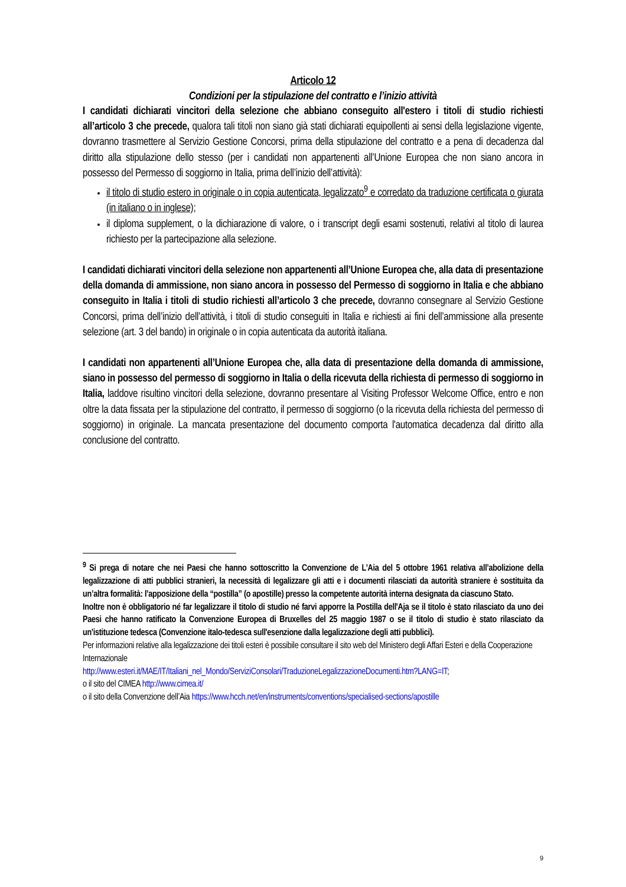Articolo 12
Condizioni per la stipulazione del contratto e l’inizio attività
I candidati dichiarati vincitori della selezione che abbiano conseguito all'estero i titoli di studio richiesti all’articolo 3 che precede, qualora tali titoli non siano già stati dichiarati equipollenti ai sensi della legislazione vigente, dovranno trasmettere al Servizio Gestione Concorsi, prima della stipulazione del contratto e a pena di decadenza dal diritto alla stipulazione dello stesso (per i candidati non appartenenti all’Unione Europea che non siano ancora in possesso del Permesso di soggiorno in Italia, prima dell’inizio dell’attività):
il titolo di studio estero in originale o in copia autenticata, legalizzato<sup>9</sup> e corredato da traduzione certificata o giurata (in italiano o in inglese);
il diploma supplement, o la dichiarazione di valore, o i transcript degli esami sostenuti, relativi al titolo di laurea richiesto per la partecipazione alla selezione.
I candidati dichiarati vincitori della selezione non appartenenti all’Unione Europea che, alla data di presentazione della domanda di ammissione, non siano ancora in possesso del Permesso di soggiorno in Italia e che abbiano conseguito in Italia i titoli di studio richiesti all’articolo 3 che precede, dovranno consegnare al Servizio Gestione Concorsi, prima dell’inizio dell’attività, i titoli di studio conseguiti in Italia e richiesti ai fini dell’ammissione alla presente selezione (art. 3 del bando) in originale o in copia autenticata da autorità italiana.
I candidati non appartenenti all’Unione Europea che, alla data di presentazione della domanda di ammissione, siano in possesso del permesso di soggiorno in Italia o della ricevuta della richiesta di permesso di soggiorno in Italia, laddove risultino vincitori della selezione, dovranno presentare al Visiting Professor Welcome Office, entro e non oltre la data fissata per la stipulazione del contratto, il permesso di soggiorno (o la ricevuta della richiesta del permesso di soggiorno) in originale. La mancata presentazione del documento comporta l'automatica decadenza dal diritto alla conclusione del contratto.
<sup>9</sup> Si prega di notare che nei Paesi che hanno sottoscritto la Convenzione de L’Aia del 5 ottobre 1961 relativa all’abolizione della legalizzazione di atti pubblici stranieri, la necessità di legalizzare gli atti e i documenti rilasciati da autorità straniere è sostituita da un’altra formalità: l’apposizione della “postilla” (o apostille) presso la competente autorità interna designata da ciascuno Stato.
Inoltre non è obbligatorio né far legalizzare il titolo di studio né farvi apporre la Postilla dell'Aja se il titolo è stato rilasciato da uno dei Paesi che hanno ratificato la Convenzione Europea di Bruxelles del 25 maggio 1987 o se il titolo di studio è stato rilasciato da un'istituzione tedesca (Convenzione italo-tedesca sull'esenzione dalla legalizzazione degli atti pubblici).
Per informazioni relative alla legalizzazione dei titoli esteri è possibile consultare il sito web del Ministero degli Affari Esteri e della Cooperazione Internazionale
http://www.esteri.it/MAE/IT/Italiani_nel_Mondo/ServiziConsolari/TraduzioneLegalizzazioneDocumenti.htm?LANG=IT;
o il sito del CIMEA http://www.cimea.it/
o il sito della Convenzione dell’Aia https://www.hcch.net/en/instruments/conventions/specialised-sections/apostille
9